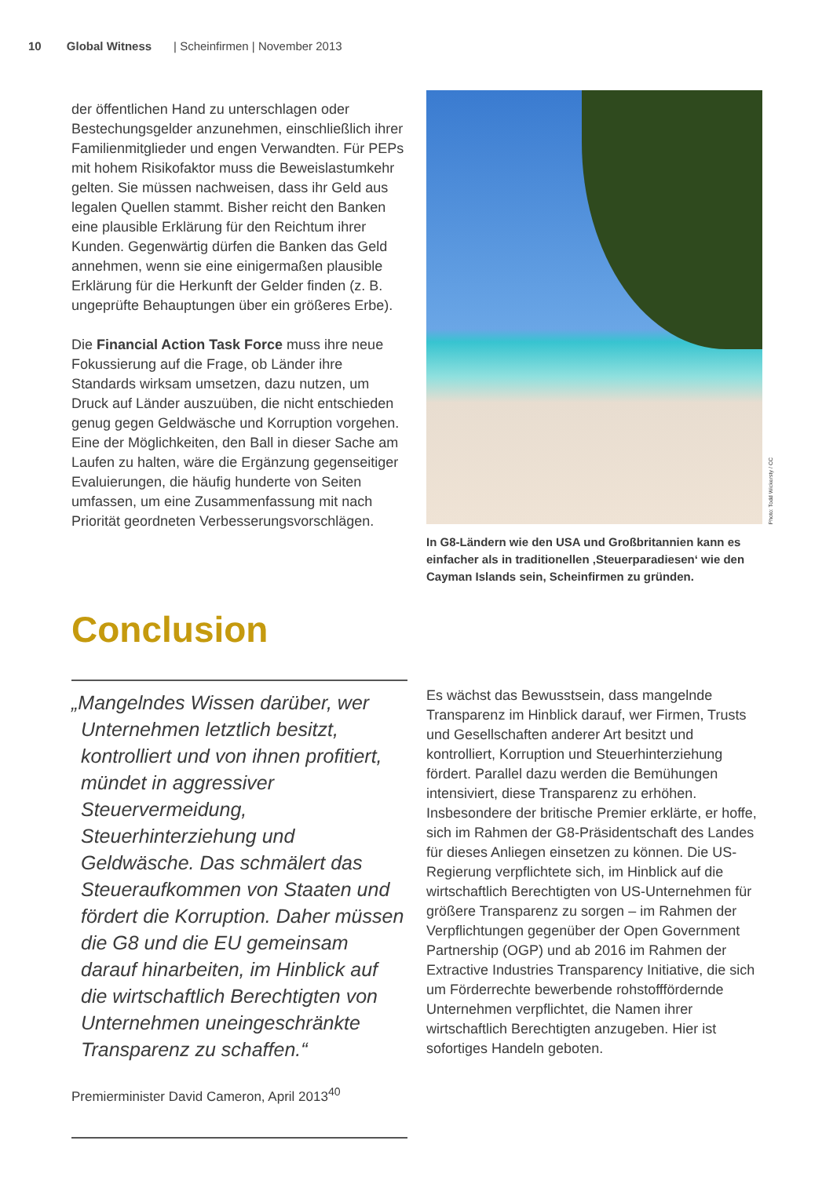10 Global Witness | Scheinfirmen | November 2013
der öffentlichen Hand zu unterschlagen oder Bestechungsgelder anzunehmen, einschließlich ihrer Familienmitglieder und engen Verwandten. Für PEPs mit hohem Risikofaktor muss die Beweislastumkehr gelten. Sie müssen nachweisen, dass ihr Geld aus legalen Quellen stammt. Bisher reicht den Banken eine plausible Erklärung für den Reichtum ihrer Kunden. Gegenwärtig dürfen die Banken das Geld annehmen, wenn sie eine einigermaßen plausible Erklärung für die Herkunft der Gelder finden (z. B. ungeprüfte Behauptungen über ein größeres Erbe).
Die Financial Action Task Force muss ihre neue Fokussierung auf die Frage, ob Länder ihre Standards wirksam umsetzen, dazu nutzen, um Druck auf Länder auszuüben, die nicht entschieden genug gegen Geldwäsche und Korruption vorgehen. Eine der Möglichkeiten, den Ball in dieser Sache am Laufen zu halten, wäre die Ergänzung gegenseitiger Evaluierungen, die häufig hunderte von Seiten umfassen, um eine Zusammenfassung mit nach Priorität geordneten Verbesserungsvorschlägen.
Photo: Todd Wickersty / CC
In G8-Ländern wie den USA und Großbritannien kann es einfacher als in traditionellen ‚Steuerparadiesen‘ wie den Cayman Islands sein, Scheinfirmen zu gründen.
Conclusion
„Mangelndes Wissen darüber, wer Unternehmen letztlich besitzt, kontrolliert und von ihnen profitiert, mündet in aggressiver Steuervermeidung, Steuerhinterziehung und Geldwäsche. Das schmälert das Steueraufkommen von Staaten und fördert die Korruption. Daher müssen die G8 und die EU gemeinsam darauf hinarbeiten, im Hinblick auf die wirtschaftlich Berechtigten von Unternehmen uneingeschränkte Transparenz zu schaffen.“
Premierminister David Cameron, April 2013<sup>40</sup>
Es wächst das Bewusstsein, dass mangelnde Transparenz im Hinblick darauf, wer Firmen, Trusts und Gesellschaften anderer Art besitzt und kontrolliert, Korruption und Steuerhinterziehung fördert. Parallel dazu werden die Bemühungen intensiviert, diese Transparenz zu erhöhen. Insbesondere der britische Premier erklärte, er hoffe, sich im Rahmen der G8-Präsidentschaft des Landes für dieses Anliegen einsetzen zu können. Die US-Regierung verpflichtete sich, im Hinblick auf die wirtschaftlich Berechtigten von US-Unternehmen für größere Transparenz zu sorgen – im Rahmen der Verpflichtungen gegenüber der Open Government Partnership (OGP) und ab 2016 im Rahmen der Extractive Industries Transparency Initiative, die sich um Förderrechte bewerbende rohstofffördernde Unternehmen verpflichtet, die Namen ihrer wirtschaftlich Berechtigten anzugeben. Hier ist sofortiges Handeln geboten.